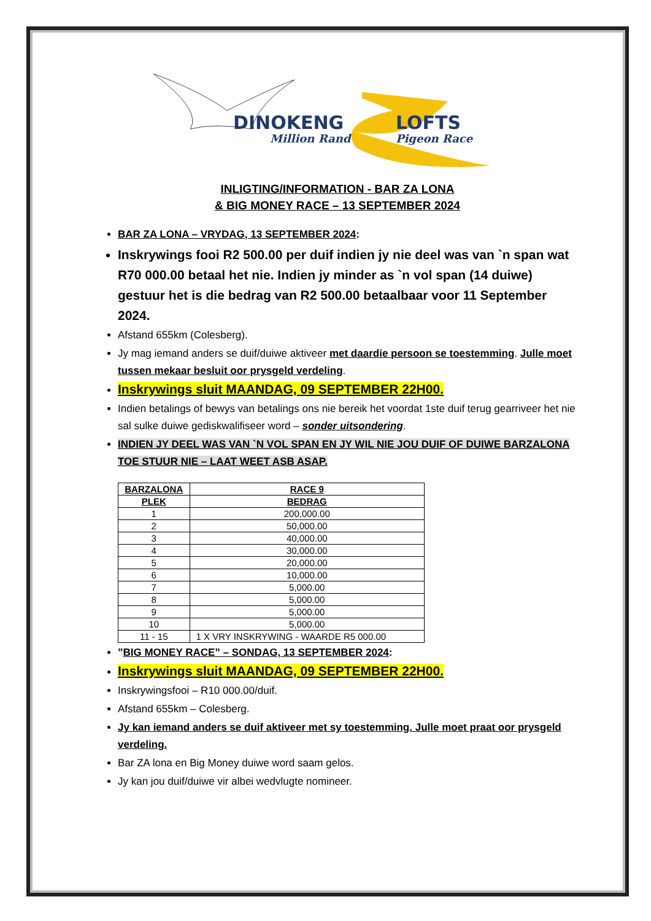DINOKENG
LOFTS
Million Rand
Pigeon Race
INLIGTING/INFORMATION - BAR ZA LONA
& BIG MONEY RACE – 13 SEPTEMBER 2024
BAR ZA LONA – VRYDAG, 13 SEPTEMBER 2024:
Inskrywings fooi R2 500.00 per duif indien jy nie deel was van `n span wat R70 000.00 betaal het nie. Indien jy minder as `n vol span (14 duiwe) gestuur het is die bedrag van R2 500.00 betaalbaar voor 11 September 2024.
Afstand 655km (Colesberg).
Jy mag iemand anders se duif/duiwe aktiveer met daardie persoon se toestemming. Julle moet tussen mekaar besluit oor prysgeld verdeling.
Inskrywings sluit MAANDAG, 09 SEPTEMBER 22H00.
Indien betalings of bewys van betalings ons nie bereik het voordat 1ste duif terug gearriveer het nie sal sulke duiwe gediskwalifiseer word – sonder uitsondering.
INDIEN JY DEEL WAS VAN `N VOL SPAN EN JY WIL NIE JOU DUIF OF DUIWE BARZALONA TOE STUUR NIE – LAAT WEET ASB ASAP.
| BARZALONA | RACE 9 |
| --- | --- |
| PLEK | BEDRAG |
| 1 | 200,000.00 |
| 2 | 50,000.00 |
| 3 | 40,000.00 |
| 4 | 30,000.00 |
| 5 | 20,000.00 |
| 6 | 10,000.00 |
| 7 | 5,000.00 |
| 8 | 5,000.00 |
| 9 | 5,000.00 |
| 10 | 5,000.00 |
| 11 - 15 | 1 X VRY INSKRYWING - WAARDE R5 000.00 |
”BIG MONEY RACE” – SONDAG, 13 SEPTEMBER 2024:
Inskrywings sluit MAANDAG, 09 SEPTEMBER 22H00.
Inskrywingsfooi – R10 000.00/duif.
Afstand 655km – Colesberg.
Jy kan iemand anders se duif aktiveer met sy toestemming. Julle moet praat oor prysgeld verdeling.
Bar ZA lona en Big Money duiwe word saam gelos.
Jy kan jou duif/duiwe vir albei wedvlugte nomineer.